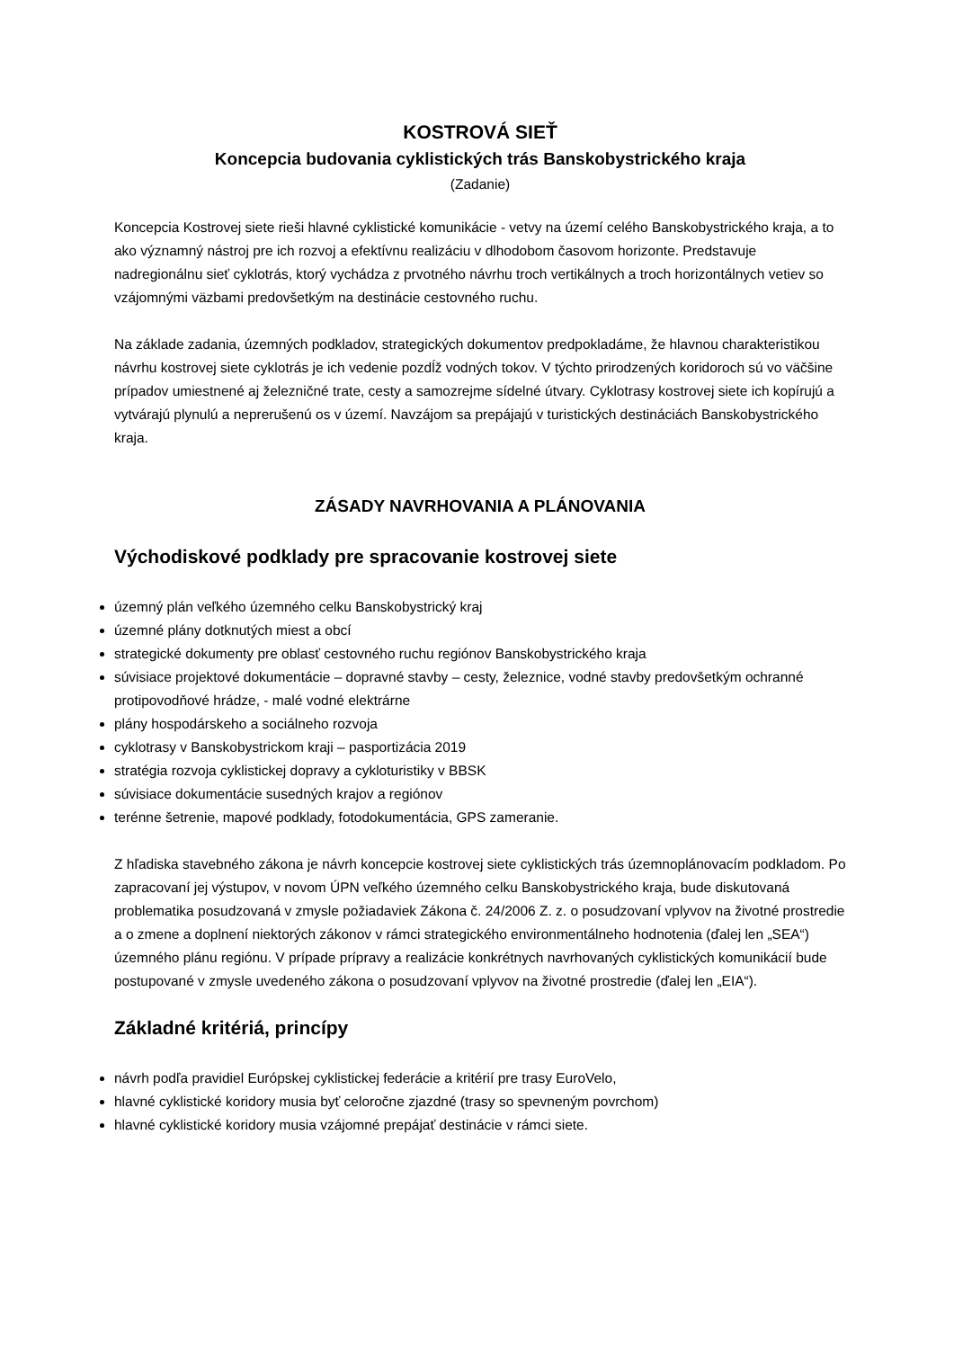KOSTROVÁ SIEŤ
Koncepcia budovania cyklistických trás Banskobystrického kraja
(Zadanie)
Koncepcia Kostrovej siete rieši hlavné cyklistické komunikácie - vetvy na území celého Banskobystrického kraja, a to ako významný nástroj pre ich rozvoj a efektívnu realizáciu v dlhodobom časovom horizonte. Predstavuje nadregionálnu sieť cyklotrás, ktorý vychádza z prvotného návrhu troch vertikálnych a troch horizontálnych vetiev so vzájomnými väzbami predovšetkým na destinácie cestovného ruchu.
Na základe zadania, územných podkladov, strategických dokumentov predpokladáme, že hlavnou charakteristikou návrhu kostrovej siete cyklotrás je ich vedenie pozdĺž vodných tokov. V týchto prirodzených koridoroch sú vo väčšine prípadov umiestnené aj železničné trate, cesty a samozrejme sídelné útvary. Cyklotrasy kostrovej siete ich kopírujú a vytvárajú plynulú a neprerušenú os v území. Navzájom sa prepájajú v turistických destináciách Banskobystrického kraja.
ZÁSADY NAVRHOVANIA A PLÁNOVANIA
Východiskové podklady pre spracovanie kostrovej siete
územný plán veľkého územného celku Banskobystrický kraj
územné plány dotknutých miest a obcí
strategické dokumenty pre oblasť cestovného ruchu regiónov Banskobystrického kraja
súvisiace projektové dokumentácie – dopravné stavby – cesty, železnice, vodné stavby predovšetkým ochranné protipovodňové hrádze, - malé vodné elektrárne
plány hospodárskeho a sociálneho rozvoja
cyklotrasy v Banskobystrickom kraji – pasportizácia 2019
stratégia rozvoja cyklistickej dopravy a cykloturistiky v BBSK
súvisiace dokumentácie susedných krajov a regiónov
terénne šetrenie, mapové podklady, fotodokumentácia, GPS zameranie.
Z hľadiska stavebného zákona je návrh koncepcie kostrovej siete cyklistických trás územnoplánovacím podkladom. Po zapracovaní jej výstupov, v novom ÚPN veľkého územného celku Banskobystrického kraja, bude diskutovaná problematika posudzovaná v zmysle požiadaviek Zákona č. 24/2006 Z. z. o posudzovaní vplyvov na životné prostredie a o zmene a doplnení niektorých zákonov v rámci strategického environmentálneho hodnotenia (ďalej len „SEA“) územného plánu regiónu. V prípade prípravy a realizácie konkrétnych navrhovaných cyklistických komunikácií bude postupované v zmysle uvedeného zákona o posudzovaní vplyvov na životné prostredie (ďalej len „EIA“).
Základné kritériá, princípy
návrh podľa pravidiel Európskej cyklistickej federácie a kritérií pre trasy EuroVelo,
hlavné cyklistické koridory musia byť celoročne zjazdné (trasy so spevneným povrchom)
hlavné cyklistické koridory musia vzájomné prepájať destinácie v rámci siete.